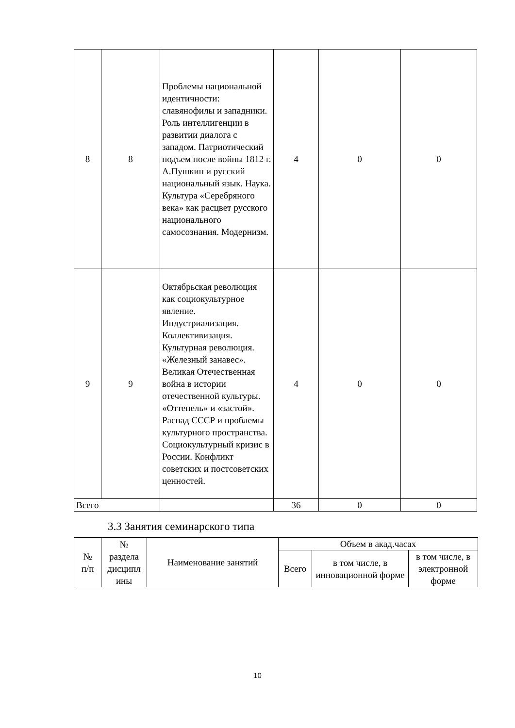| 8 | 8 | Проблемы национальной идентичности: славянофилы и западники. Роль интеллигенции в развитии диалога с западом. Патриотический подъем после войны 1812 г. А.Пушкин и русский национальный язык. Наука. Культура «Серебряного века» как расцвет русского национального самосознания. Модернизм. | 4 | 0 | 0 |
| 9 | 9 | Октябрьская революция как социокультурное явление. Индустриализация. Коллективизация. Культурная революция. «Железный занавес». Великая Отечественная война в истории отечественной культуры. «Оттепель» и «застой». Распад СССР и проблемы культурного пространства. Социокультурный кризис в России. Конфликт советских и постсоветских ценностей. | 4 | 0 | 0 |
| Всего | | | 36 | 0 | 0 |
3.3 Занятия семинарского типа
| № п/п | № раздела дисципл ины | Наименование занятий | Объем в акад.часах | | |
| --- | --- | --- | --- | --- | --- |
| | | | Всего | в том числе, в инновационной форме | в том числе, в электронной форме |
10